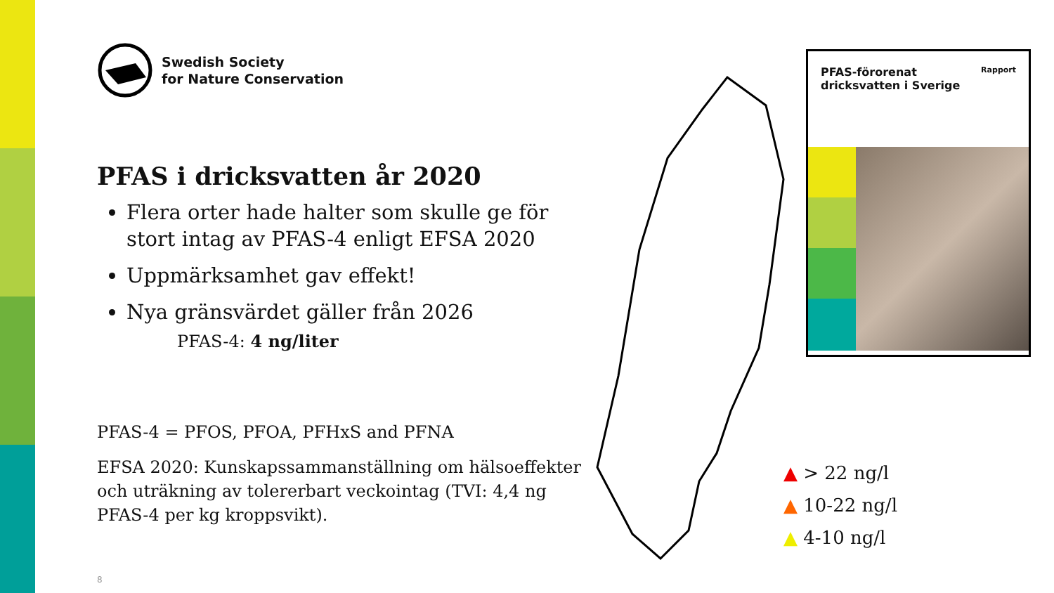Swedish Society
for Nature Conservation
PFAS i dricksvatten år 2020
Flera orter hade halter som skulle ge för stort intag av PFAS-4 enligt EFSA 2020
Uppmärksamhet gav effekt!
Nya gränsvärdet gäller från 2026
PFAS-4: 4 ng/liter
PFAS-4 = PFOS, PFOA, PFHxS and PFNA
EFSA 2020: Kunskapssammanställning om hälsoeffekter och uträkning av tolererbart veckointag (TVI: 4,4 ng PFAS-4 per kg kroppsvikt).
PFAS-förorenat
dricksvatten i Sverige Rapport
▲ > 22 ng/l
▲ 10-22 ng/l
▲ 4-10 ng/l
8